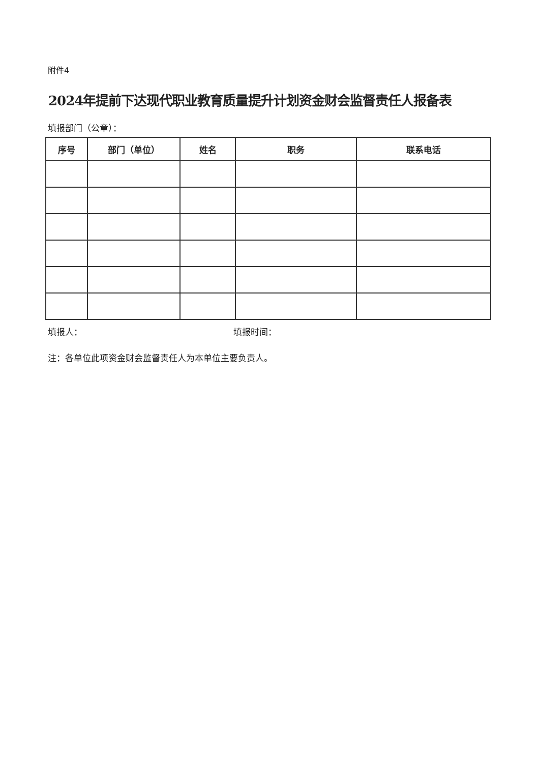附件4
2024年提前下达现代职业教育质量提升计划资金财会监督责任人报备表
填报部门（公章）：
| 序号 | 部门（单位） | 姓名 | 职务 | 联系电话 |
| --- | --- | --- | --- | --- |
填报人： 填报时间：
注：各单位此项资金财会监督责任人为本单位主要负责人。